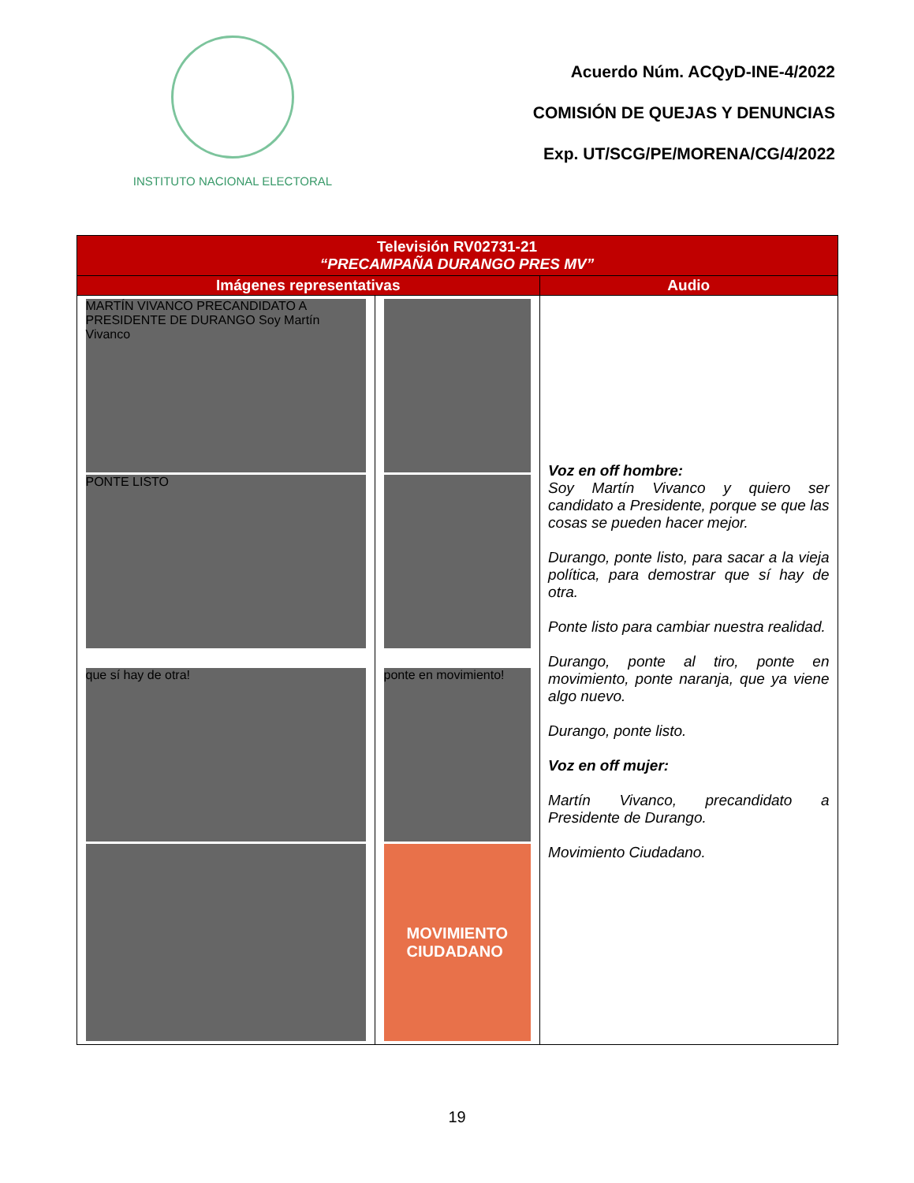INSTITUTO NACIONAL ELECTORAL
Acuerdo Núm. ACQyD-INE-4/2022
COMISIÓN DE QUEJAS Y DENUNCIAS
Exp. UT/SCG/PE/MORENA/CG/4/2022
| Televisión RV02731-21 “PRECAMPAÑA DURANGO PRES MV” | | |
| --- | --- | --- |
| Imágenes representativas | | Audio |
| MARTÍN VIVANCO PRECANDIDATO A PRESIDENTE DE DURANGO Soy Martín Vivanco PONTE LISTO que sí hay de otra! | ponte en movimiento! MOVIMIENTO CIUDADANO | Voz en off hombre: Soy Martín Vivanco y quiero ser candidato a Presidente, porque se que las cosas se pueden hacer mejor. Durango, ponte listo, para sacar a la vieja política, para demostrar que sí hay de otra. Ponte listo para cambiar nuestra realidad. Durango, ponte al tiro, ponte en movimiento, ponte naranja, que ya viene algo nuevo. Durango, ponte listo. Voz en off mujer: Martín Vivanco, precandidato a Presidente de Durango. Movimiento Ciudadano. |
19